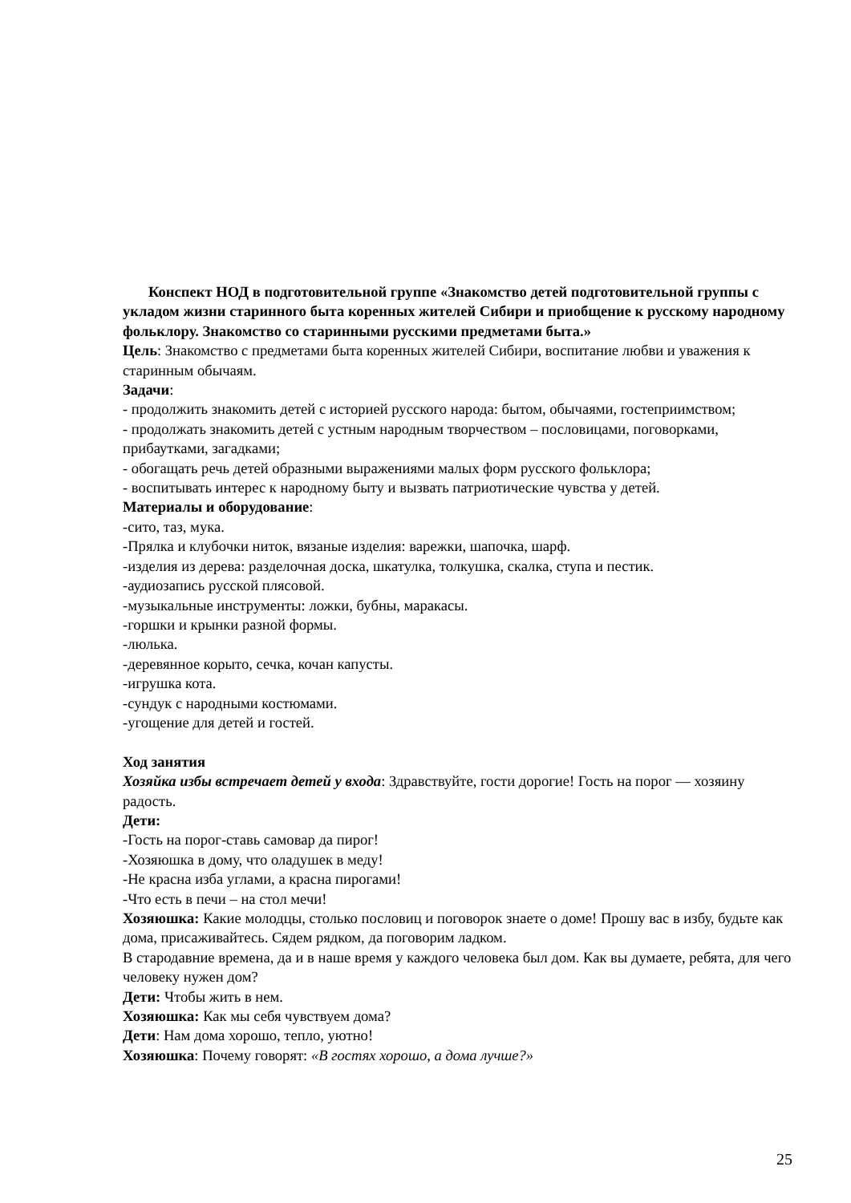Конспект НОД в подготовительной группе «Знакомство детей подготовительной группы с укладом жизни старинного быта коренных жителей Сибири и приобщение к русскому народному фольклору. Знакомство со старинными русскими предметами быта.»
Цель: Знакомство с предметами быта коренных жителей Сибири, воспитание любви и уважения к старинным обычаям.
Задачи:
- продолжить знакомить детей с историей русского народа: бытом, обычаями, гостеприимством;
- продолжать знакомить детей с устным народным творчеством – пословицами, поговорками, прибаутками, загадками;
- обогащать речь детей образными выражениями малых форм русского фольклора;
- воспитывать интерес к народному быту и вызвать патриотические чувства у детей.
Материалы и оборудование:
-сито, таз, мука.
-Прялка и клубочки ниток, вязаные изделия: варежки, шапочка, шарф.
-изделия из дерева: разделочная доска, шкатулка, толкушка, скалка, ступа и пестик.
-аудиозапись русской плясовой.
-музыкальные инструменты: ложки, бубны, маракасы.
-горшки и крынки разной формы.
-люлька.
-деревянное корыто, сечка, кочан капусты.
-игрушка кота.
-сундук с народными костюмами.
-угощение для детей и гостей.
Ход занятия
Хозяйка избы встречает детей у входа: Здравствуйте, гости дорогие! Гость на порог — хозяину радость.
Дети:
-Гость на порог-ставь самовар да пирог!
-Хозяюшка в дому, что оладушек в меду!
-Не красна изба углами, а красна пирогами!
-Что есть в печи – на стол мечи!
Хозяюшка: Какие молодцы, столько пословиц и поговорок знаете о доме! Прошу вас в избу, будьте как дома, присаживайтесь. Сядем рядком, да поговорим ладком.
В стародавние времена, да и в наше время у каждого человека был дом. Как вы думаете, ребята, для чего человеку нужен дом?
Дети: Чтобы жить в нем.
Хозяюшка: Как мы себя чувствуем дома?
Дети: Нам дома хорошо, тепло, уютно!
Хозяюшка: Почему говорят: «В гостях хорошо, а дома лучше?»
25